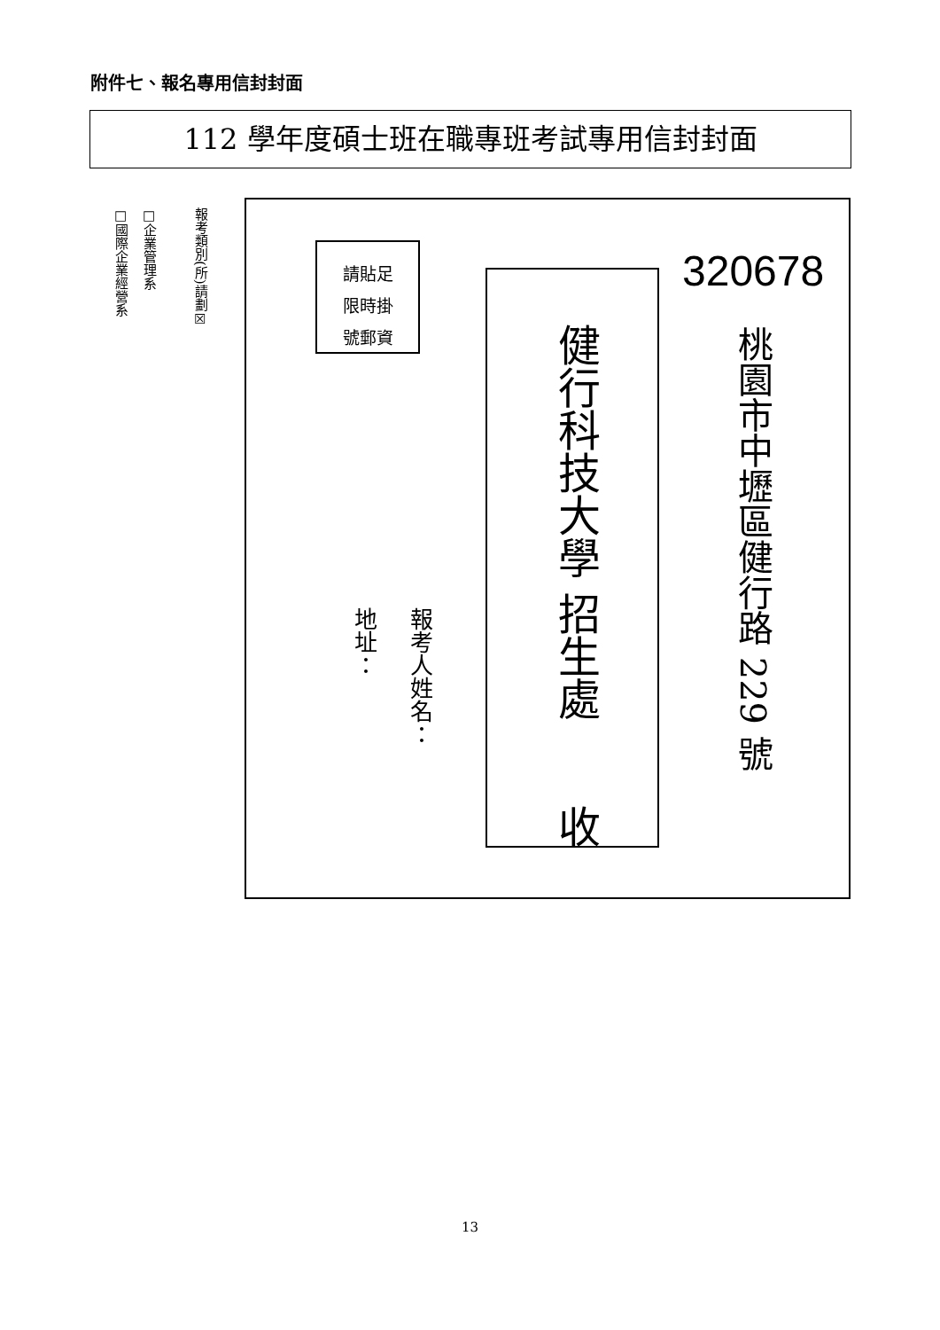附件七、報名專用信封封面
112 學年度碩士班在職專班考試專用信封封面
報考類別(所)請劃☒
□企業管理系
□國際企業經營系
請貼足
限時掛
號郵資
320678
桃園市中壢區健行路 229 號
健行科技大學 招生處　　收
報考人姓名：
地址：
13